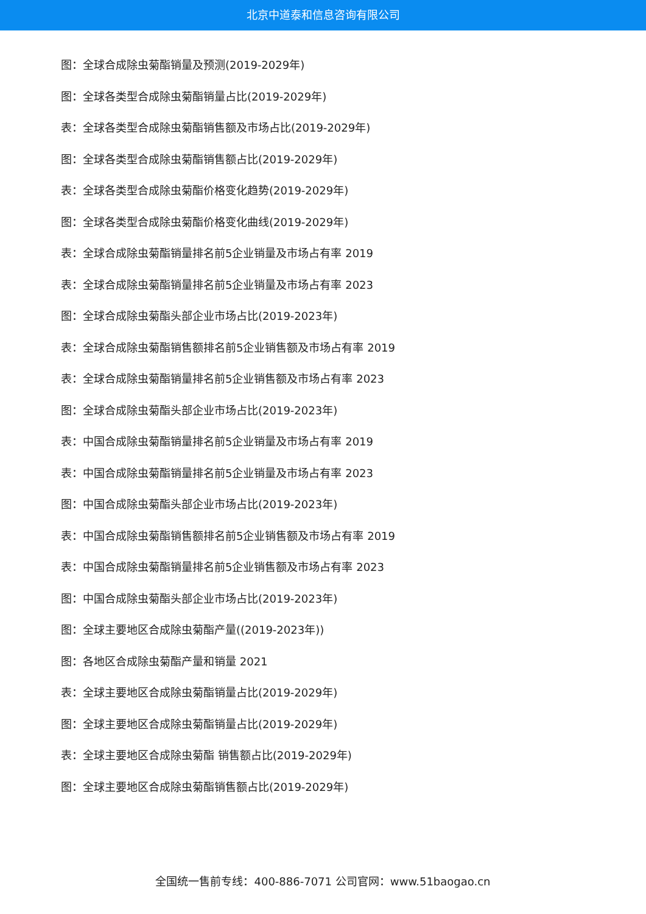北京中道泰和信息咨询有限公司
图：全球合成除虫菊酯销量及预测(2019-2029年)
图：全球各类型合成除虫菊酯销量占比(2019-2029年)
表：全球各类型合成除虫菊酯销售额及市场占比(2019-2029年)
图：全球各类型合成除虫菊酯销售额占比(2019-2029年)
表：全球各类型合成除虫菊酯价格变化趋势(2019-2029年)
图：全球各类型合成除虫菊酯价格变化曲线(2019-2029年)
表：全球合成除虫菊酯销量排名前5企业销量及市场占有率 2019
表：全球合成除虫菊酯销量排名前5企业销量及市场占有率 2023
图：全球合成除虫菊酯头部企业市场占比(2019-2023年)
表：全球合成除虫菊酯销售额排名前5企业销售额及市场占有率 2019
表：全球合成除虫菊酯销量排名前5企业销售额及市场占有率 2023
图：全球合成除虫菊酯头部企业市场占比(2019-2023年)
表：中国合成除虫菊酯销量排名前5企业销量及市场占有率 2019
表：中国合成除虫菊酯销量排名前5企业销量及市场占有率 2023
图：中国合成除虫菊酯头部企业市场占比(2019-2023年)
表：中国合成除虫菊酯销售额排名前5企业销售额及市场占有率 2019
表：中国合成除虫菊酯销量排名前5企业销售额及市场占有率 2023
图：中国合成除虫菊酯头部企业市场占比(2019-2023年)
图：全球主要地区合成除虫菊酯产量((2019-2023年))
图：各地区合成除虫菊酯产量和销量 2021
表：全球主要地区合成除虫菊酯销量占比(2019-2029年)
图：全球主要地区合成除虫菊酯销量占比(2019-2029年)
表：全球主要地区合成除虫菊酯 销售额占比(2019-2029年)
图：全球主要地区合成除虫菊酯销售额占比(2019-2029年)
全国统一售前专线：400-886-7071 公司官网：www.51baogao.cn